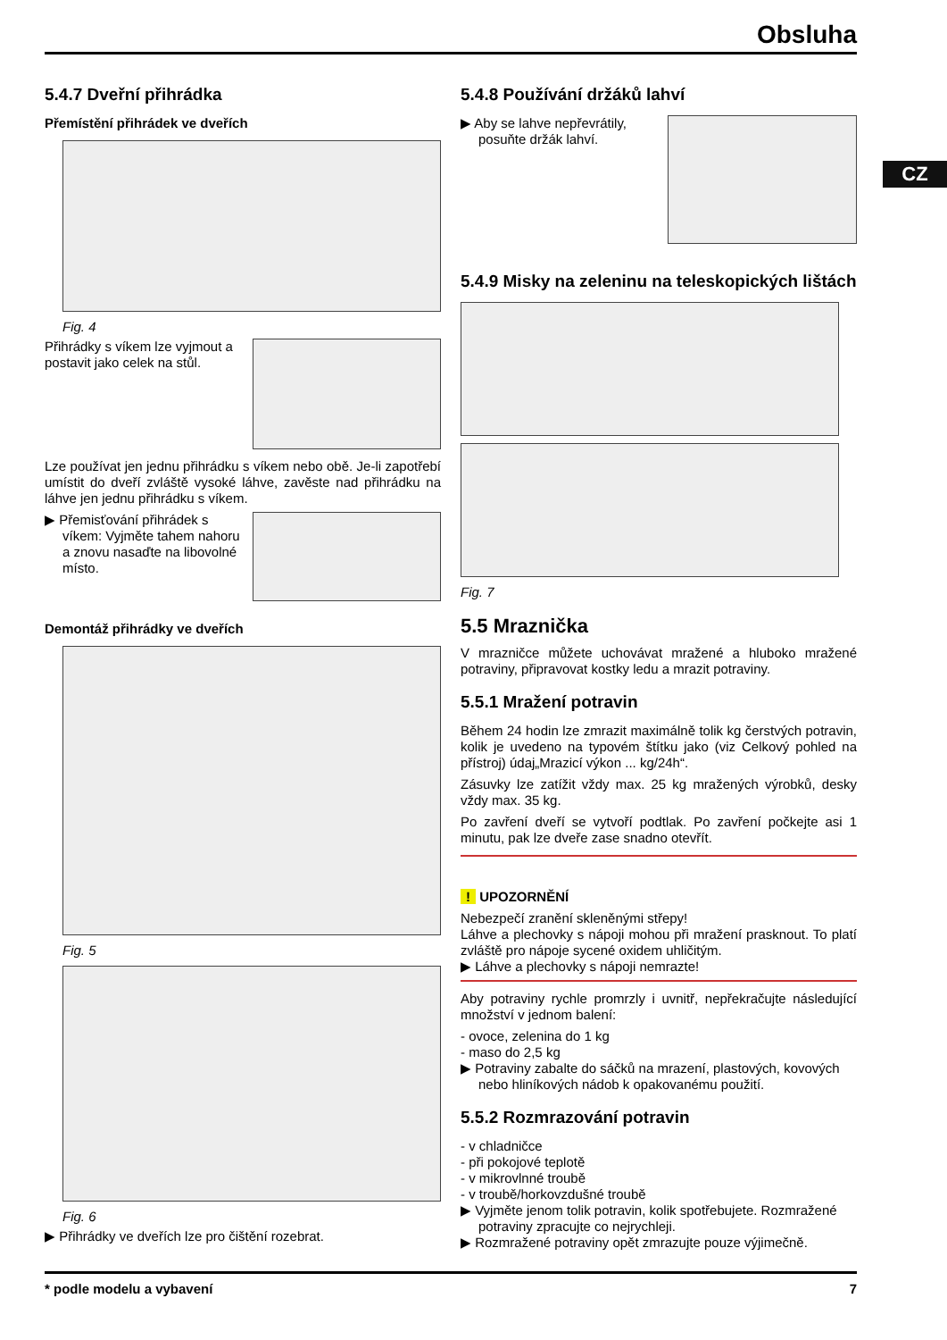Obsluha
CZ
5.4.7 Dveřní přihrádka
Přemístění přihrádek ve dveřích
Fig. 4
Přihrádky s víkem lze vyjmout a postavit jako celek na stůl.
Lze používat jen jednu přihrádku s víkem nebo obě. Je-li zapotřebí umístit do dveří zvláště vysoké láhve, zavěste nad přihrádku na láhve jen jednu přihrádku s víkem.
▶ Přemisťování přihrádek s víkem: Vyjměte tahem nahoru a znovu nasaďte na libovolné místo.
Demontáž přihrádky ve dveřích
Fig. 5
Fig. 6
▶ Přihrádky ve dveřích lze pro čištění rozebrat.
5.4.8 Používání držáků lahví
▶ Aby se lahve nepřevrátily, posuňte držák lahví.
5.4.9 Misky na zeleninu na teleskopických lištách
Fig. 7
5.5 Mraznička
V mrazničce můžete uchovávat mražené a hluboko mražené potraviny, připravovat kostky ledu a mrazit potraviny.
5.5.1 Mražení potravin
Během 24 hodin lze zmrazit maximálně tolik kg čerstvých potravin, kolik je uvedeno na typovém štítku jako (viz Celkový pohled na přístroj) údaj„Mrazicí výkon ... kg/24h“.
Zásuvky lze zatížit vždy max. 25 kg mražených výrobků, desky vždy max. 35 kg.
Po zavření dveří se vytvoří podtlak. Po zavření počkejte asi 1 minutu, pak lze dveře zase snadno otevřít.
! UPOZORNĚNÍ
Nebezpečí zranění skleněnými střepy!
Láhve a plechovky s nápoji mohou při mražení prasknout. To platí zvláště pro nápoje sycené oxidem uhličitým.
▶ Láhve a plechovky s nápoji nemrazte!
Aby potraviny rychle promrzly i uvnitř, nepřekračujte následující množství v jednom balení:
- ovoce, zelenina do 1 kg
- maso do 2,5 kg
▶ Potraviny zabalte do sáčků na mrazení, plastových, kovových nebo hliníkových nádob k opakovanému použití.
5.5.2 Rozmrazování potravin
- v chladničce
- při pokojové teplotě
- v mikrovlnné troubě
- v troubě/horkovzdušné troubě
▶ Vyjměte jenom tolik potravin, kolik spotřebujete. Rozmražené potraviny zpracujte co nejrychleji.
▶ Rozmražené potraviny opět zmrazujte pouze výjimečně.
* podle modelu a vybavení 7